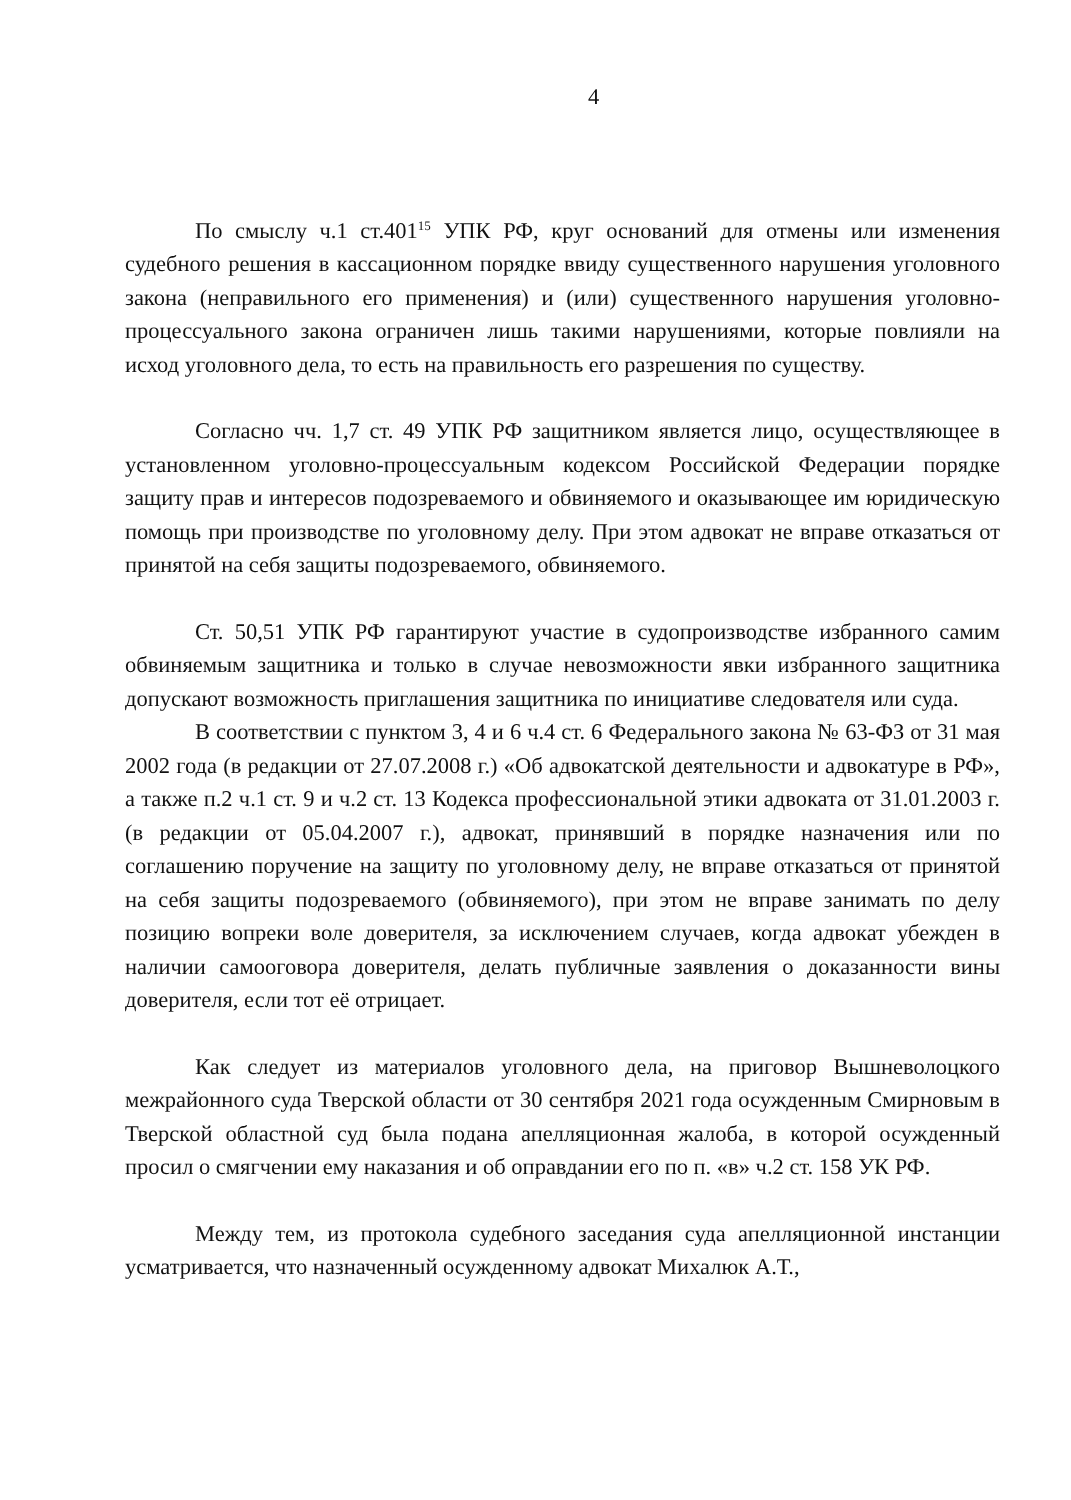4
По смыслу ч.1 ст.401<sup>15</sup> УПК РФ, круг оснований для отмены или изменения судебного решения в кассационном порядке ввиду существенного нарушения уголовного закона (неправильного его применения) и (или) существенного нарушения уголовно-процессуального закона ограничен лишь такими нарушениями, которые повлияли на исход уголовного дела, то есть на правильность его разрешения по существу.
Согласно чч. 1,7 ст. 49 УПК РФ защитником является лицо, осуществляющее в установленном уголовно-процессуальным кодексом Российской Федерации порядке защиту прав и интересов подозреваемого и обвиняемого и оказывающее им юридическую помощь при производстве по уголовному делу. При этом адвокат не вправе отказаться от принятой на себя защиты подозреваемого, обвиняемого.
Ст. 50,51 УПК РФ гарантируют участие в судопроизводстве избранного самим обвиняемым защитника и только в случае невозможности явки избранного защитника допускают возможность приглашения защитника по инициативе следователя или суда.
В соответствии с пунктом 3, 4 и 6 ч.4 ст. 6 Федерального закона № 63-ФЗ от 31 мая 2002 года (в редакции от 27.07.2008 г.) «Об адвокатской деятельности и адвокатуре в РФ», а также п.2 ч.1 ст. 9 и ч.2 ст. 13 Кодекса профессиональной этики адвоката от 31.01.2003 г. (в редакции от 05.04.2007 г.), адвокат, принявший в порядке назначения или по соглашению поручение на защиту по уголовному делу, не вправе отказаться от принятой на себя защиты подозреваемого (обвиняемого), при этом не вправе занимать по делу позицию вопреки воле доверителя, за исключением случаев, когда адвокат убежден в наличии самооговора доверителя, делать публичные заявления о доказанности вины доверителя, если тот её отрицает.
Как следует из материалов уголовного дела, на приговор Вышневолоцкого межрайонного суда Тверской области от 30 сентября 2021 года осужденным Смирновым в Тверской областной суд была подана апелляционная жалоба, в которой осужденный просил о смягчении ему наказания и об оправдании его по п. «в» ч.2 ст. 158 УК РФ.
Между тем, из протокола судебного заседания суда апелляционной инстанции усматривается, что назначенный осужденному адвокат Михалюк А.Т.,